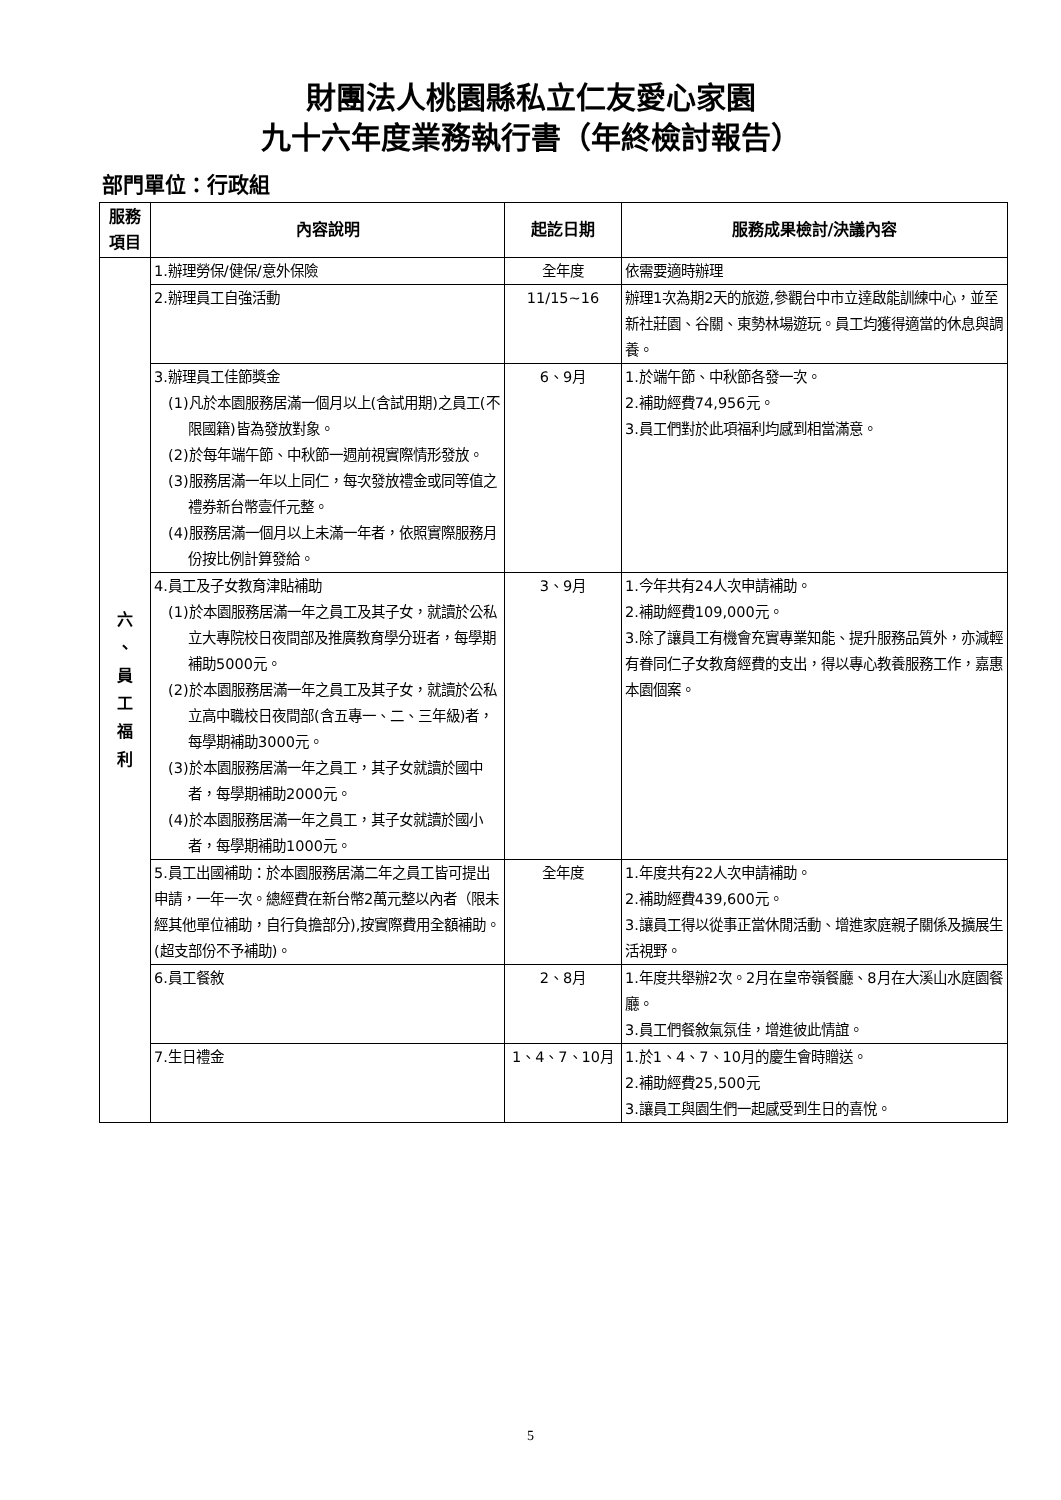財團法人桃園縣私立仁友愛心家園
九十六年度業務執行書（年終檢討報告）
部門單位：行政組
| 服務 項目 | 內容說明 | 起訖日期 | 服務成果檢討/決議內容 |
| --- | --- | --- | --- |
| 六 、 員 工 福 利 | 1.辦理勞保/健保/意外保險 | 全年度 | 依需要適時辦理 |
| | 2.辦理員工自強活動 | 11/15~16 | 辦理1次為期2天的旅遊,參觀台中市立達啟能訓練中心，並至新社莊園、谷關、東勢林場遊玩。員工均獲得適當的休息與調養。 |
| | 3.辦理員工佳節獎金 (1)凡於本園服務居滿一個月以上(含試用期)之員工(不限國籍)皆為發放對象。 (2)於每年端午節、中秋節一週前視實際情形發放。 (3)服務居滿一年以上同仁，每次發放禮金或同等值之禮券新台幣壹仟元整。 (4)服務居滿一個月以上未滿一年者，依照實際服務月份按比例計算發給。 | 6、9月 | 1.於端午節、中秋節各發一次。 2.補助經費74,956元。 3.員工們對於此項福利均感到相當滿意。 |
| | 4.員工及子女教育津貼補助 (1)於本園服務居滿一年之員工及其子女，就讀於公私立大專院校日夜間部及推廣教育學分班者，每學期補助5000元。 (2)於本園服務居滿一年之員工及其子女，就讀於公私立高中職校日夜間部(含五專一、二、三年級)者，每學期補助3000元。 (3)於本園服務居滿一年之員工，其子女就讀於國中者，每學期補助2000元。 (4)於本園服務居滿一年之員工，其子女就讀於國小者，每學期補助1000元。 | 3、9月 | 1.今年共有24人次申請補助。 2.補助經費109,000元。 3.除了讓員工有機會充實專業知能、提升服務品質外，亦減輕有眷同仁子女教育經費的支出，得以專心教養服務工作，嘉惠本園個案。 |
| | 5.員工出國補助：於本園服務居滿二年之員工皆可提出申請，一年一次。總經費在新台幣2萬元整以內者（限未經其他單位補助，自行負擔部分),按實際費用全額補助。(超支部份不予補助)。 | 全年度 | 1.年度共有22人次申請補助。 2.補助經費439,600元。 3.讓員工得以從事正當休閒活動、增進家庭親子關係及擴展生活視野。 |
| | 6.員工餐敘 | 2、8月 | 1.年度共舉辦2次。2月在皇帝嶺餐廳、8月在大溪山水庭園餐廳。 3.員工們餐敘氣氛佳，增進彼此情誼。 |
| | 7.生日禮金 | 1、4、7、10月 | 1.於1、4、7、10月的慶生會時贈送。 2.補助經費25,500元 3.讓員工與園生們一起感受到生日的喜悅。 |
5